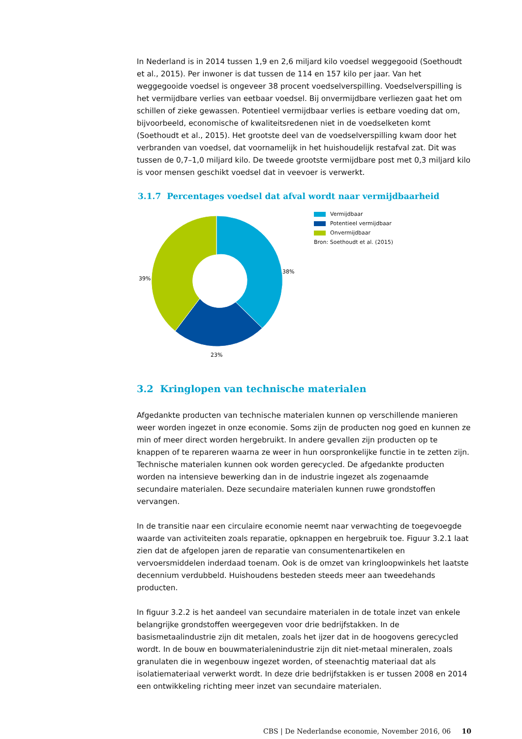In Nederland is in 2014 tussen 1,9 en 2,6 miljard kilo voedsel weggegooid (Soethoudt et al., 2015). Per inwoner is dat tussen de 114 en 157 kilo per jaar. Van het weggegooide voedsel is ongeveer 38 procent voedselverspilling. Voedselverspilling is het vermijdbare verlies van eetbaar voedsel. Bij onvermijdbare verliezen gaat het om schillen of zieke gewassen. Potentieel vermijdbaar verlies is eetbare voeding dat om, bijvoorbeeld, economische of kwaliteitsredenen niet in de voedselketen komt (Soethoudt et al., 2015). Het grootste deel van de voedselverspilling kwam door het verbranden van voedsel, dat voornamelijk in het huishoudelijk restafval zat. Dit was tussen de 0,7–1,0 miljard kilo. De tweede grootste vermijdbare post met 0,3 miljard kilo is voor mensen geschikt voedsel dat in veevoer is verwerkt.
3.1.7 Percentages voedsel dat afval wordt naar vermijdbaarheid
38%
23%
39%
Vermijdbaar
Potentieel vermijdbaar
Onvermijdbaar
Bron: Soethoudt et al. (2015)
3.2 Kringlopen van technische materialen
Afgedankte producten van technische materialen kunnen op verschillende manieren weer worden ingezet in onze economie. Soms zijn de producten nog goed en kunnen ze min of meer direct worden hergebruikt. In andere gevallen zijn producten op te knappen of te repareren waarna ze weer in hun oorspronkelijke functie in te zetten zijn. Technische materialen kunnen ook worden gerecycled. De afgedankte producten worden na intensieve bewerking dan in de industrie ingezet als zogenaamde secundaire materialen. Deze secundaire materialen kunnen ruwe grondstoffen vervangen.
In de transitie naar een circulaire economie neemt naar verwachting de toegevoegde waarde van activiteiten zoals reparatie, opknappen en hergebruik toe. Figuur 3.2.1 laat zien dat de afgelopen jaren de reparatie van consumentenartikelen en vervoersmiddelen inderdaad toenam. Ook is de omzet van kringloopwinkels het laatste decennium verdubbeld. Huishoudens besteden steeds meer aan tweedehands producten.
In figuur 3.2.2 is het aandeel van secundaire materialen in de totale inzet van enkele belangrijke grondstoffen weergegeven voor drie bedrijfstakken. In de basismetaalindustrie zijn dit metalen, zoals het ijzer dat in de hoogovens gerecycled wordt. In de bouw en bouwmaterialenindustrie zijn dit niet-metaal mineralen, zoals granulaten die in wegenbouw ingezet worden, of steenachtig materiaal dat als isolatiemateriaal verwerkt wordt. In deze drie bedrijfstakken is er tussen 2008 en 2014 een ontwikkeling richting meer inzet van secundaire materialen.
CBS | De Nederlandse economie, November 2016, 06 10